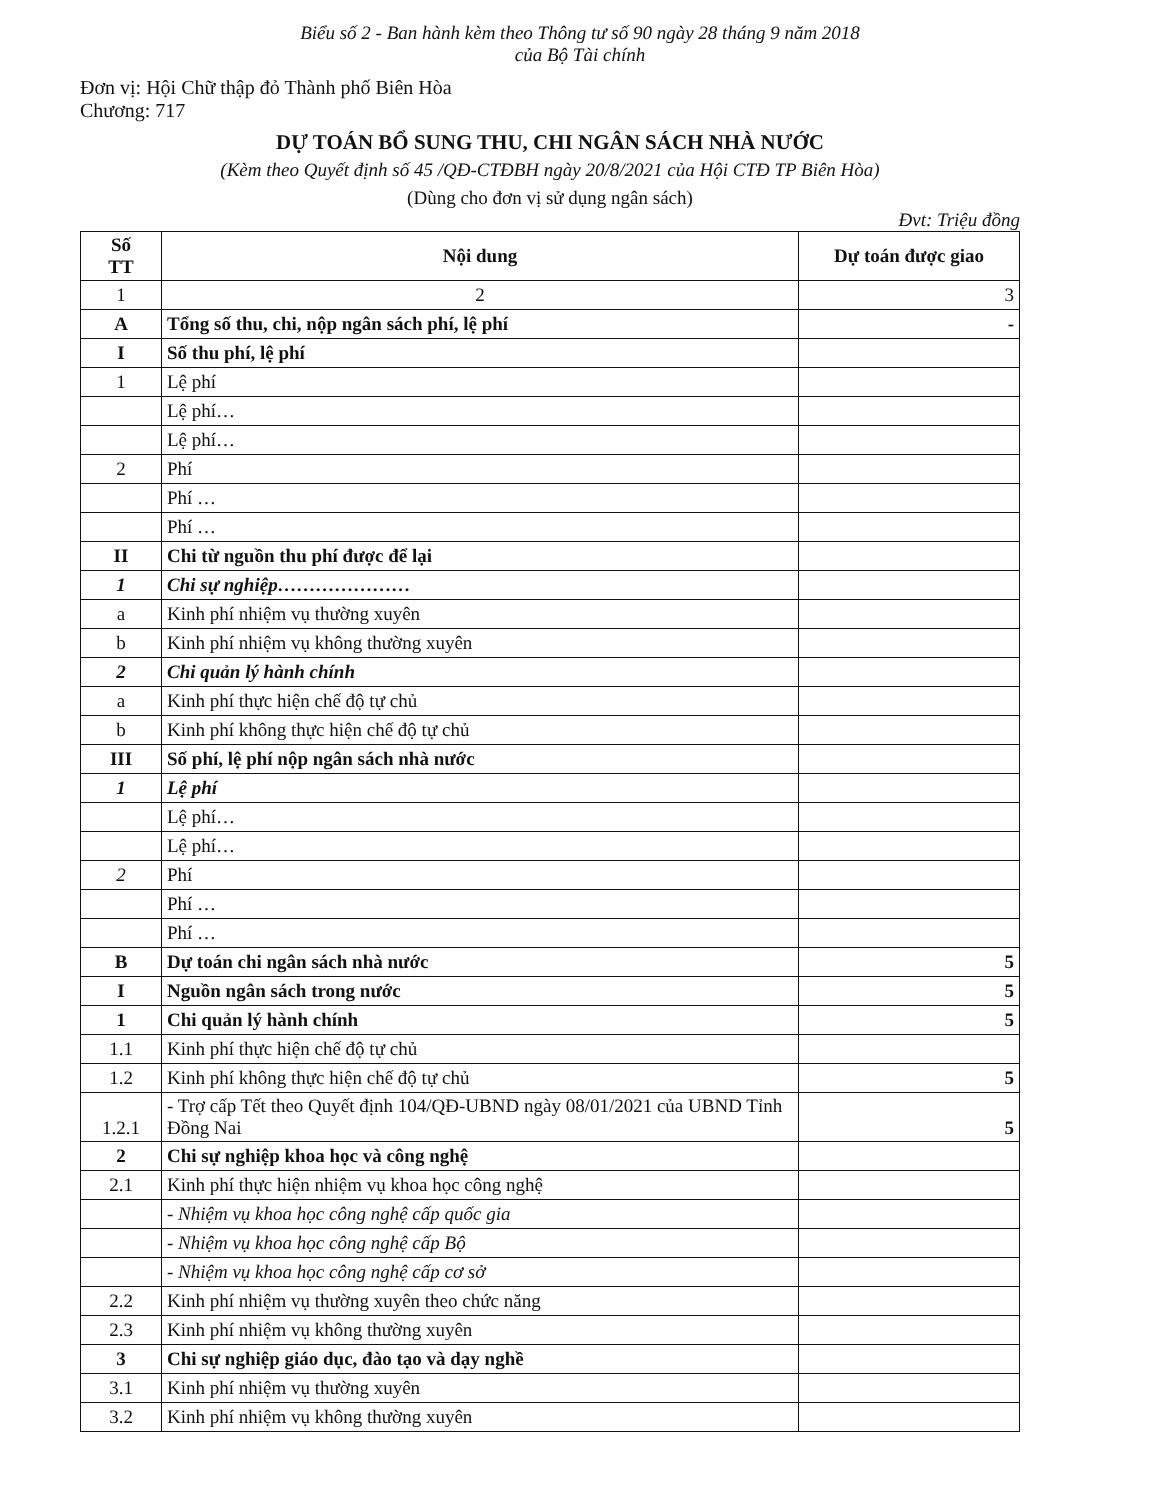Biểu số 2 - Ban hành kèm theo Thông tư số 90 ngày 28 tháng 9 năm 2018
của Bộ Tài chính
Đơn vị: Hội Chữ thập đỏ Thành phố Biên Hòa
Chương: 717
DỰ TOÁN BỔ SUNG THU, CHI NGÂN SÁCH NHÀ NƯỚC
(Kèm theo Quyết định số 45 /QĐ-CTĐBH ngày 20/8/2021 của Hội CTĐ TP Biên Hòa)
(Dùng cho đơn vị sử dụng ngân sách)
Đvt: Triệu đồng
| Số TT | Nội dung | Dự toán được giao |
| --- | --- | --- |
| 1 | 2 | 3 |
| A | Tổng số thu, chi, nộp ngân sách phí, lệ phí | - |
| I | Số thu phí, lệ phí | |
| 1 | Lệ phí | |
| | Lệ phí… | |
| | Lệ phí… | |
| 2 | Phí | |
| | Phí … | |
| | Phí … | |
| II | Chi từ nguồn thu phí được để lại | |
| 1 | Chi sự nghiệp………………… | |
| a | Kinh phí nhiệm vụ thường xuyên | |
| b | Kinh phí nhiệm vụ không thường xuyên | |
| 2 | Chi quản lý hành chính | |
| a | Kinh phí thực hiện chế độ tự chủ | |
| b | Kinh phí không thực hiện chế độ tự chủ | |
| III | Số phí, lệ phí nộp ngân sách nhà nước | |
| 1 | Lệ phí | |
| | Lệ phí… | |
| | Lệ phí… | |
| 2 | Phí | |
| | Phí … | |
| | Phí … | |
| B | Dự toán chi ngân sách nhà nước | 5 |
| I | Nguồn ngân sách trong nước | 5 |
| 1 | Chi quản lý hành chính | 5 |
| 1.1 | Kinh phí thực hiện chế độ tự chủ | |
| 1.2 | Kinh phí không thực hiện chế độ tự chủ | 5 |
| 1.2.1 | - Trợ cấp Tết theo Quyết định 104/QĐ-UBND ngày 08/01/2021 của UBND Tỉnh Đồng Nai | 5 |
| 2 | Chi sự nghiệp khoa học và công nghệ | |
| 2.1 | Kinh phí thực hiện nhiệm vụ khoa học công nghệ | |
| | - Nhiệm vụ khoa học công nghệ cấp quốc gia | |
| | - Nhiệm vụ khoa học công nghệ cấp Bộ | |
| | - Nhiệm vụ khoa học công nghệ cấp cơ sở | |
| 2.2 | Kinh phí nhiệm vụ thường xuyên theo chức năng | |
| 2.3 | Kinh phí nhiệm vụ không thường xuyên | |
| 3 | Chi sự nghiệp giáo dục, đào tạo và dạy nghề | |
| 3.1 | Kinh phí nhiệm vụ thường xuyên | |
| 3.2 | Kinh phí nhiệm vụ không thường xuyên | |